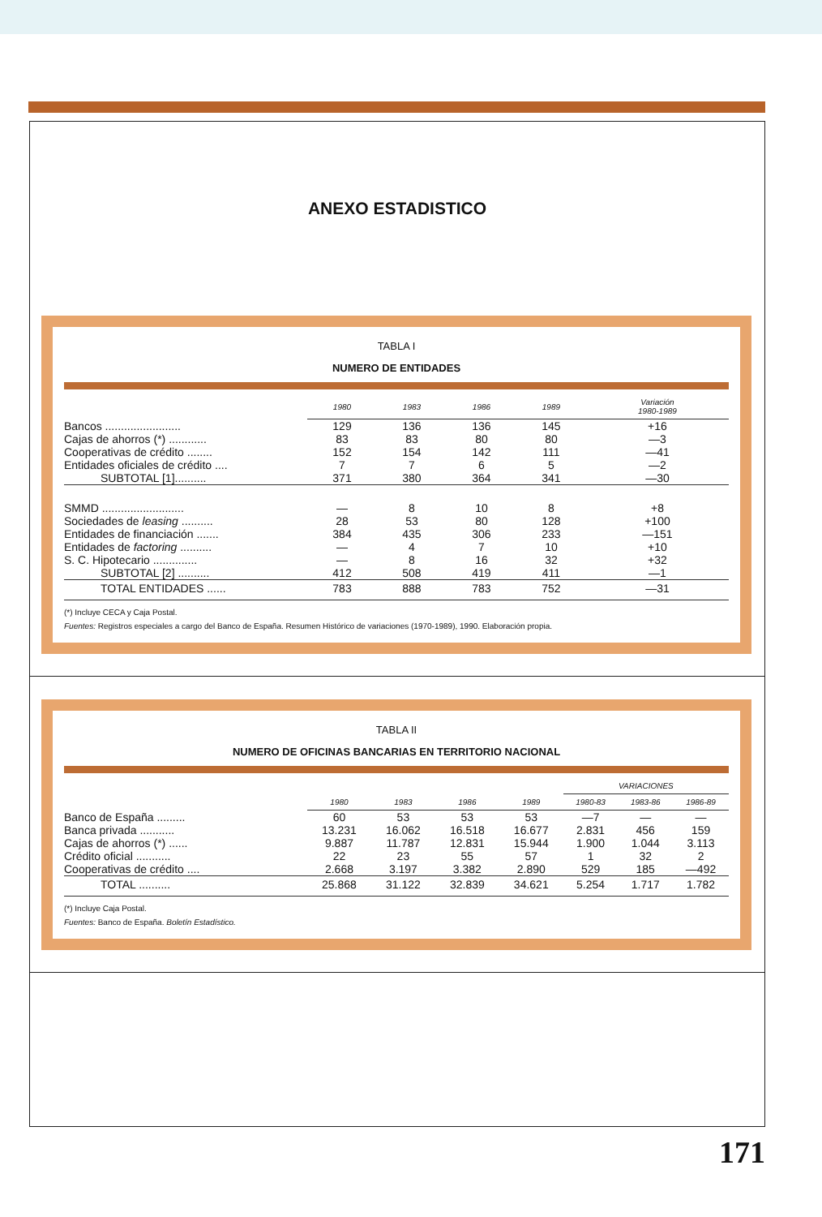ANEXO ESTADISTICO
TABLA I
NUMERO DE ENTIDADES
| | 1980 | 1983 | 1986 | 1989 | Variación 1980-1989 |
| --- | --- | --- | --- | --- | --- |
| Bancos ........................ | 129 | 136 | 136 | 145 | +16 |
| Cajas de ahorros (*) ............ | 83 | 83 | 80 | 80 | —3 |
| Cooperativas de crédito ........ | 152 | 154 | 142 | 111 | —41 |
| Entidades oficiales de crédito .... | 7 | 7 | 6 | 5 | —2 |
| SUBTOTAL [1].......... | 371 | 380 | 364 | 341 | —30 |
| SMMD .......................... | — | 8 | 10 | 8 | +8 |
| Sociedades de leasing .......... | 28 | 53 | 80 | 128 | +100 |
| Entidades de financiación ....... | 384 | 435 | 306 | 233 | —151 |
| Entidades de factoring .......... | — | 4 | 7 | 10 | +10 |
| S. C. Hipotecario .............. | — | 8 | 16 | 32 | +32 |
| SUBTOTAL [2] .......... | 412 | 508 | 419 | 411 | —1 |
| TOTAL ENTIDADES ...... | 783 | 888 | 783 | 752 | —31 |
(*) Incluye CECA y Caja Postal.
Fuentes: Registros especiales a cargo del Banco de España. Resumen Histórico de variaciones (1970-1989), 1990. Elaboración propia.
TABLA II
NUMERO DE OFICINAS BANCARIAS EN TERRITORIO NACIONAL
| | | | | | VARIACIONES | | |
| --- | --- | --- | --- | --- | --- | --- | --- |
| | 1980 | 1983 | 1986 | 1989 | 1980-83 | 1983-86 | 1986-89 |
| Banco de España ......... | 60 | 53 | 53 | 53 | —7 | — | — |
| Banca privada ........... | 13.231 | 16.062 | 16.518 | 16.677 | 2.831 | 456 | 159 |
| Cajas de ahorros (*) ...... | 9.887 | 11.787 | 12.831 | 15.944 | 1.900 | 1.044 | 3.113 |
| Crédito oficial ........... | 22 | 23 | 55 | 57 | 1 | 32 | 2 |
| Cooperativas de crédito .... | 2.668 | 3.197 | 3.382 | 2.890 | 529 | 185 | —492 |
| TOTAL .......... | 25.868 | 31.122 | 32.839 | 34.621 | 5.254 | 1.717 | 1.782 |
(*) Incluye Caja Postal.
Fuentes: Banco de España. Boletín Estadístico.
171